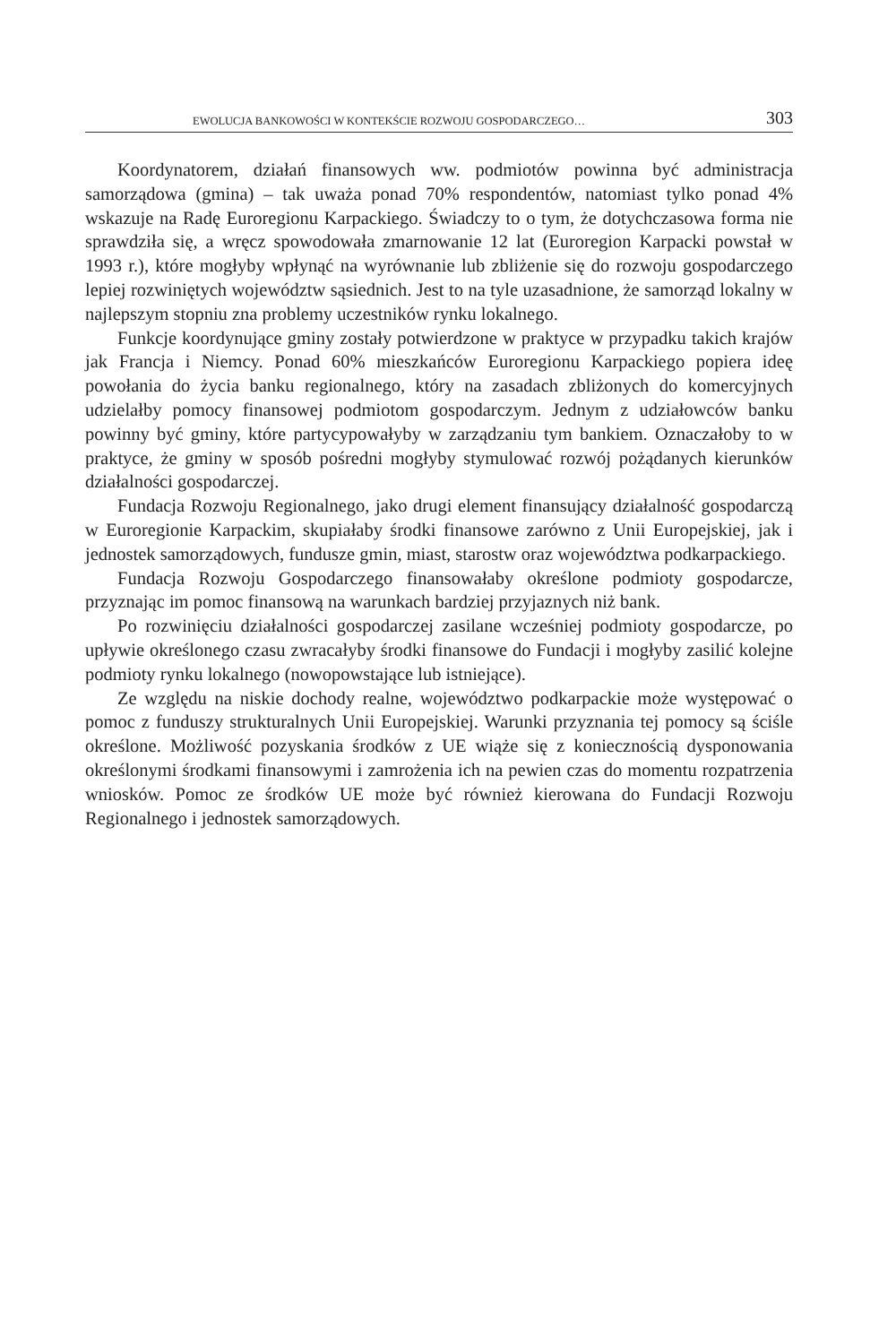EWOLUCJA BANKOWOŚCI W KONTEKŚCIE ROZWOJU GOSPODARCZEGO… 303
Koordynatorem, działań finansowych ww. podmiotów powinna być administracja samorządowa (gmina) – tak uważa ponad 70% respondentów, natomiast tylko ponad 4% wskazuje na Radę Euroregionu Karpackiego. Świadczy to o tym, że dotychczasowa forma nie sprawdziła się, a wręcz spowodowała zmarnowanie 12 lat (Euroregion Karpacki powstał w 1993 r.), które mogłyby wpłynąć na wyrównanie lub zbliżenie się do rozwoju gospodarczego lepiej rozwiniętych województw sąsiednich. Jest to na tyle uzasadnione, że samorząd lokalny w najlepszym stopniu zna problemy uczestników rynku lokalnego.
Funkcje koordynujące gminy zostały potwierdzone w praktyce w przypadku takich krajów jak Francja i Niemcy. Ponad 60% mieszkańców Euroregionu Karpackiego popiera ideę powołania do życia banku regionalnego, który na zasadach zbliżonych do komercyjnych udzielałby pomocy finansowej podmiotom gospodarczym. Jednym z udziałowców banku powinny być gminy, które partycypowałyby w zarządzaniu tym bankiem. Oznaczałoby to w praktyce, że gminy w sposób pośredni mogłyby stymulować rozwój pożądanych kierunków działalności gospodarczej.
Fundacja Rozwoju Regionalnego, jako drugi element finansujący działalność gospodarczą w Euroregionie Karpackim, skupiałaby środki finansowe zarówno z Unii Europejskiej, jak i jednostek samorządowych, fundusze gmin, miast, starostw oraz województwa podkarpackiego.
Fundacja Rozwoju Gospodarczego finansowałaby określone podmioty gospodarcze, przyznając im pomoc finansową na warunkach bardziej przyjaznych niż bank.
Po rozwinięciu działalności gospodarczej zasilane wcześniej podmioty gospodarcze, po upływie określonego czasu zwracałyby środki finansowe do Fundacji i mogłyby zasilić kolejne podmioty rynku lokalnego (nowopowstające lub istniejące).
Ze względu na niskie dochody realne, województwo podkarpackie może występować o pomoc z funduszy strukturalnych Unii Europejskiej. Warunki przyznania tej pomocy są ściśle określone. Możliwość pozyskania środków z UE wiąże się z koniecznością dysponowania określonymi środkami finansowymi i zamrożenia ich na pewien czas do momentu rozpatrzenia wniosków. Pomoc ze środków UE może być również kierowana do Fundacji Rozwoju Regionalnego i jednostek samorządowych.